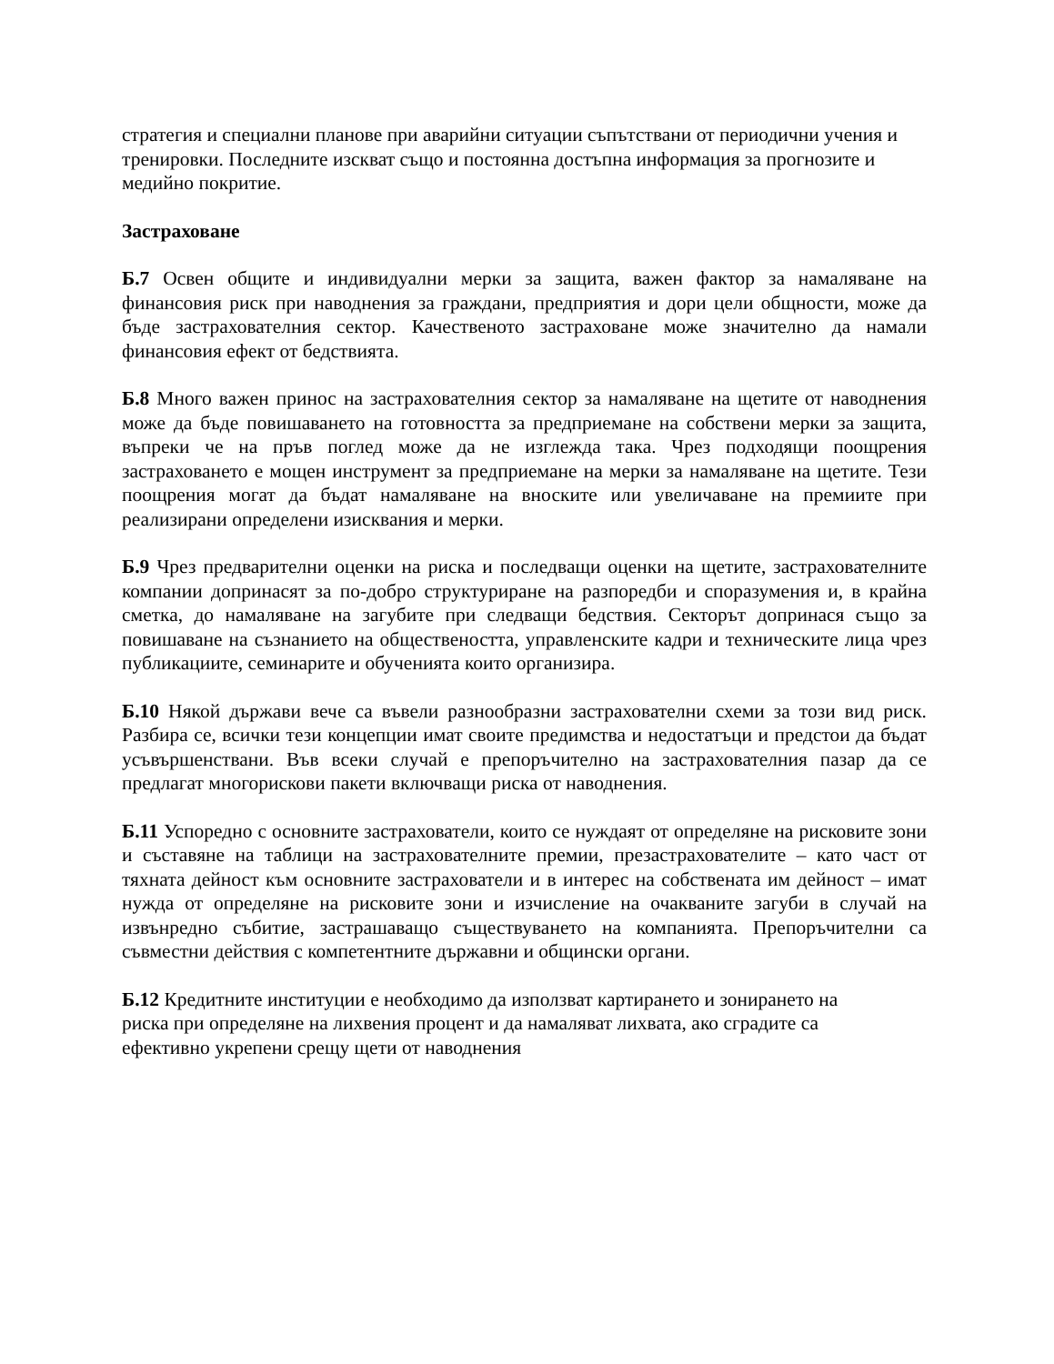стратегия и специални планове при аварийни ситуации съпътствани от периодични учения и тренировки. Последните изскват също и постоянна достъпна информация за прогнозите и медийно покритие.
Застраховане
Б.7 Освен общите и индивидуални мерки за защита, важен фактор за намаляване на финансовия риск при наводнения за граждани, предприятия и дори цели общности, може да бъде застрахователния сектор. Качественото застраховане може значително да намали финансовия ефект от бедствията.
Б.8 Много важен принос на застрахователния сектор за намаляване на щетите от наводнения може да бъде повишаването на готовността за предприемане на собствени мерки за защита, въпреки че на пръв поглед може да не изглежда така. Чрез подходящи поощрения застраховането е мощен инструмент за предприемане на мерки за намаляване на щетите. Тези поощрения могат да бъдат намаляване на вноските или увеличаване на премиите при реализирани определени изисквания и мерки.
Б.9 Чрез предварителни оценки на риска и последващи оценки на щетите, застрахователните компании допринасят за по-добро структуриране на разпоредби и споразумения и, в крайна сметка, до намаляване на загубите при следващи бедствия. Секторът допринася също за повишаване на съзнанието на обществеността, управленските кадри и техническите лица чрез публикациите, семинарите и обученията които организира.
Б.10 Някой държави вече са въвели разнообразни застрахователни схеми за този вид риск. Разбира се, всички тези концепции имат своите предимства и недостатъци и предстои да бъдат усъвършенствани. Във всеки случай е препоръчително на застрахователния пазар да се предлагат многорискови пакети включващи риска от наводнения.
Б.11 Успоредно с основните застрахователи, които се нуждаят от определяне на рисковите зони и съставяне на таблици на застрахователните премии, презастрахователите – като част от тяхната дейност към основните застрахователи и в интерес на собствената им дейност – имат нужда от определяне на рисковите зони и изчисление на очакваните загуби в случай на извънредно събитие, застрашаващо съществуването на компанията. Препоръчителни са съвместни действия с компетентните държавни и общински органи.
Б.12 Кредитните институции е необходимо да използват картирането и зонирането на
риска при определяне на лихвения процент и да намаляват лихвата, ако сградите са
ефективно укрепени срещу щети от наводнения